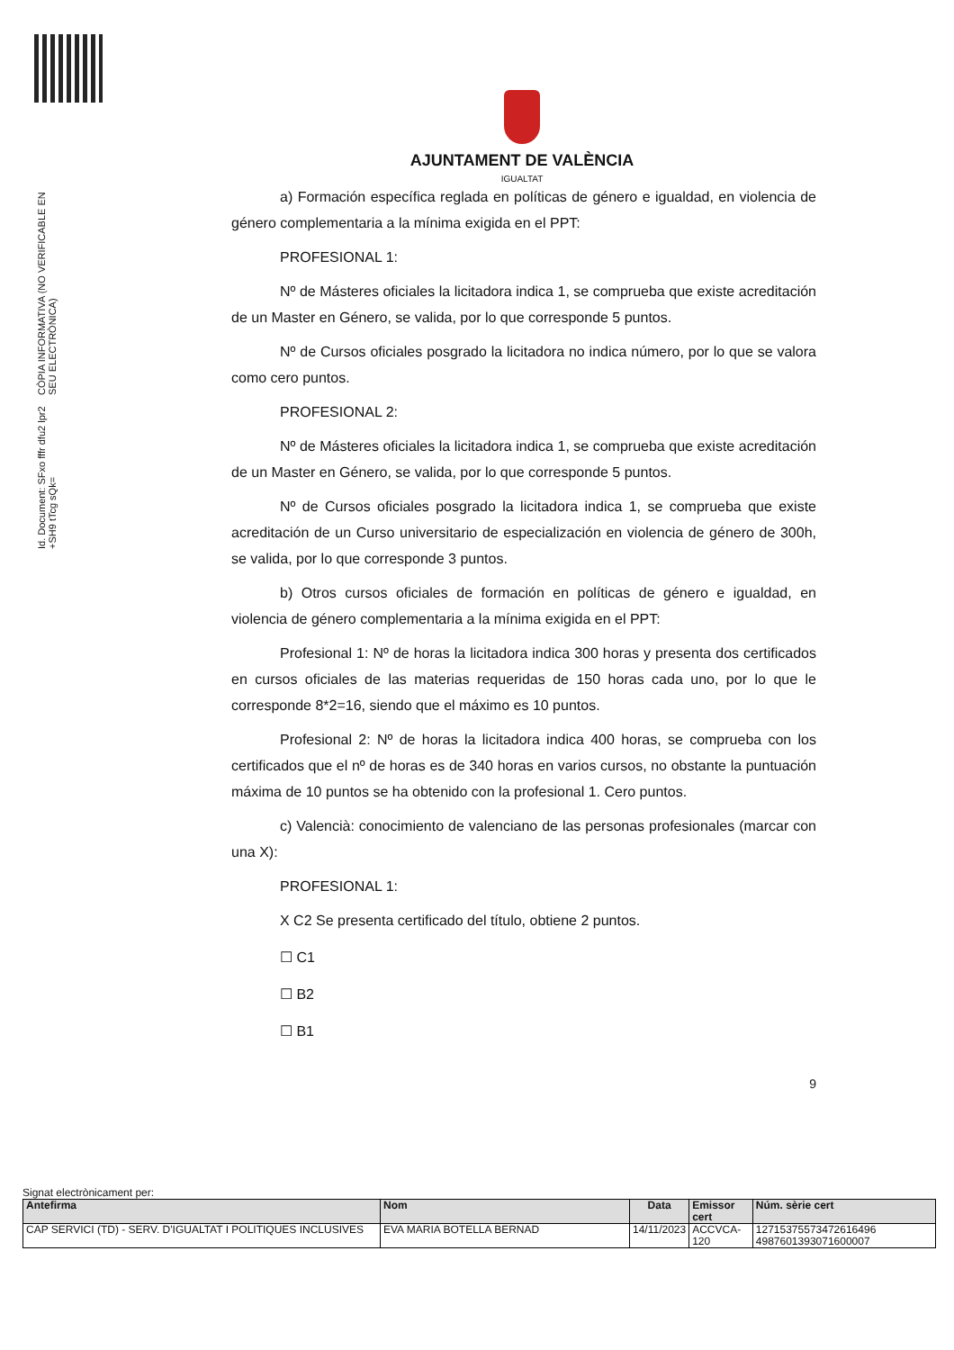Id. Document: SFxo fffr dfu2 lpr2 +SH9 tTcg sQk=
CÒPIA INFORMATIVA (NO VERIFICABLE EN SEU ELECTRÒNICA)
AJUNTAMENT DE VALÈNCIA
IGUALTAT
a) Formación específica reglada en políticas de género e igualdad, en violencia de género complementaria a la mínima exigida en el PPT:
PROFESIONAL 1:
Nº de Másteres oficiales la licitadora indica 1, se comprueba que existe acreditación de un Master en Género, se valida, por lo que corresponde 5 puntos.
Nº de Cursos oficiales posgrado la licitadora no indica número, por lo que se valora como cero puntos.
PROFESIONAL 2:
Nº de Másteres oficiales la licitadora indica 1, se comprueba que existe acreditación de un Master en Género, se valida, por lo que corresponde 5 puntos.
Nº de Cursos oficiales posgrado la licitadora indica 1, se comprueba que existe acreditación de un Curso universitario de especialización en violencia de género de 300h, se valida, por lo que corresponde 3 puntos.
b) Otros cursos oficiales de formación en políticas de género e igualdad, en violencia de género complementaria a la mínima exigida en el PPT:
Profesional 1: Nº de horas la licitadora indica 300 horas y presenta dos certificados en cursos oficiales de las materias requeridas de 150 horas cada uno, por lo que le corresponde 8*2=16, siendo que el máximo es 10 puntos.
Profesional 2: Nº de horas la licitadora indica 400 horas, se comprueba con los certificados que el nº de horas es de 340 horas en varios cursos, no obstante la puntuación máxima de 10 puntos se ha obtenido con la profesional 1. Cero puntos.
c) Valencià: conocimiento de valenciano de las personas profesionales (marcar con una X):
PROFESIONAL 1:
X C2 Se presenta certificado del título, obtiene 2 puntos.
☐ C1
☐ B2
☐ B1
9
Signat electrònicament per:
| Antefirma | Nom | Data | Emissor cert | Núm. sèrie cert |
| --- | --- | --- | --- | --- |
| CAP SERVICI (TD) - SERV. D'IGUALTAT I POLITIQUES INCLUSIVES | EVA MARIA BOTELLA BERNAD | 14/11/2023 | ACCVCA-120 | 12715375573472616496 4987601393071600007 |